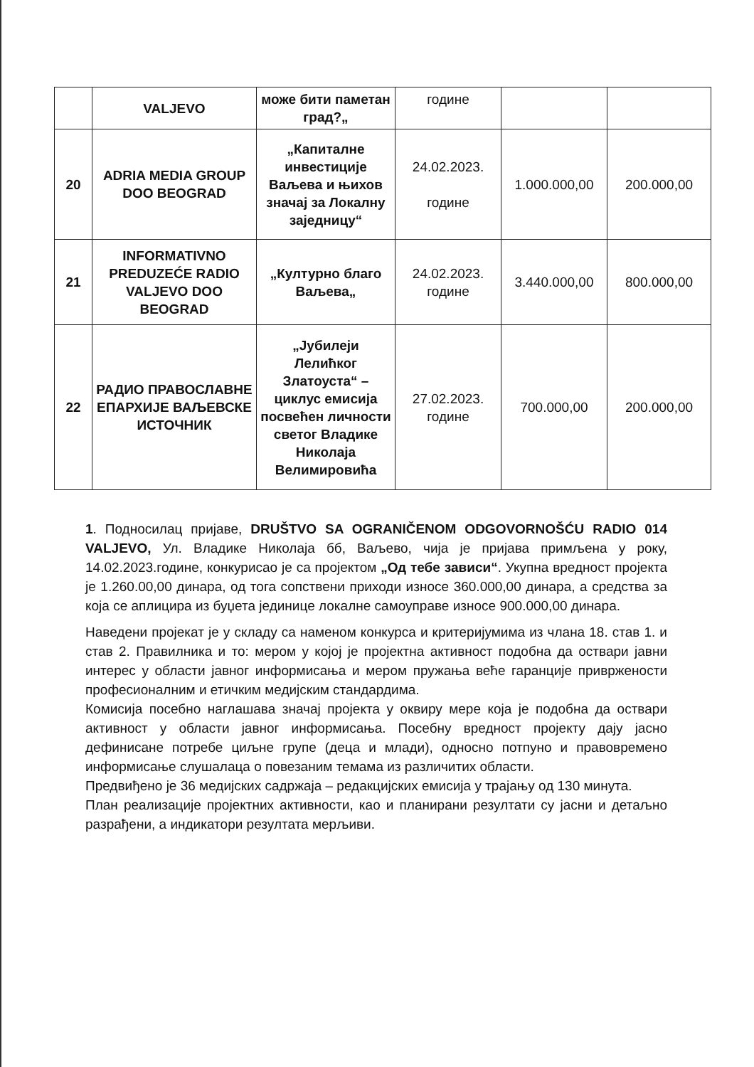| | VALJEVO | може бити паметан град?„ | године | | |
| 20 | ADRIA MEDIA GROUP DOO BEOGRAD | „Капиталне инвестиције Ваљева и њихов значај за Локалну заједницу“ | 24.02.2023. године | 1.000.000,00 | 200.000,00 |
| 21 | INFORMATIVNO PREDUZEĆE RADIO VALJEVO DOO BEOGRAD | „Културно благо Ваљева„ | 24.02.2023. године | 3.440.000,00 | 800.000,00 |
| 22 | РАДИО ПРАВОСЛАВНЕ ЕПАРХИЈЕ ВАЉЕВСКЕ ИСТОЧНИК | „Јубилеји Лелићког Златоуста“ – циклус емисија посвећен личности светог Владике Николаја Велимировића | 27.02.2023. године | 700.000,00 | 200.000,00 |
1. Подносилац пријаве, DRUŠTVO SA OGRANIČENOM ODGOVORNOŠĆU RADIO 014 VALJEVO, Ул. Владике Николаја бб, Ваљево, чија је пријава примљена у року, 14.02.2023.године, конкурисао је са пројектом „Од тебе зависи“. Укупна вредност пројекта је 1.260.00,00 динара, од тога сопствени приходи износе 360.000,00 динара, а средства за која се аплицира из буџета јединице локалне самоуправе износе 900.000,00 динара.
Наведени пројекат је у складу са наменом конкурса и критеријумима из члана 18. став 1. и став 2. Правилника и то: мером у којој је пројектна активност подобна да оствари јавни интерес у области јавног информисања и мером пружања веће гаранције привржености професионалним и етичким медијским стандардима.
Комисија посебно наглашава значај пројекта у оквиру мере која је подобна да оствари активност у области јавног информисања. Посебну вредност пројекту дају јасно дефинисане потребе циљне групе (деца и млади), односно потпуно и правовремено информисање слушалаца о повезаним темама из различитих области.
Предвиђено је 36 медијских садржаја – редакцијских емисија у трајању од 130 минута.
План реализације пројектних активности, као и планирани резултати су јасни и детаљно разрађени, а индикатори резултата мерљиви.